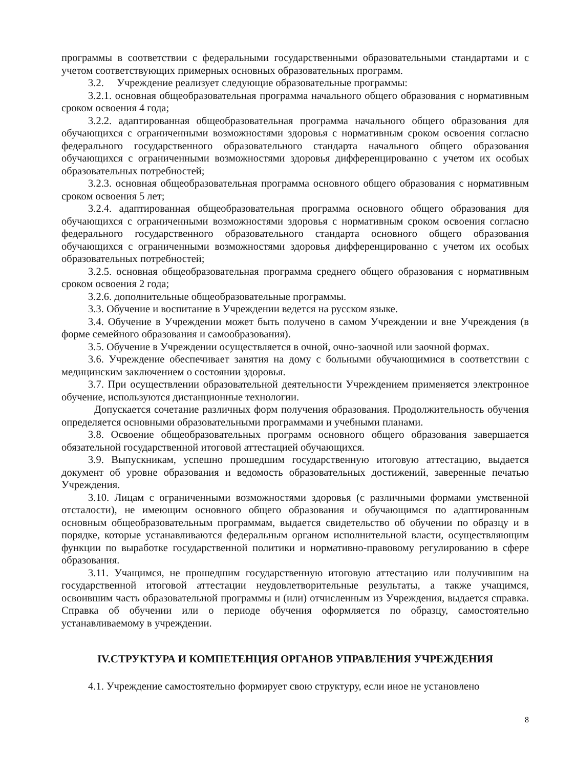программы в соответствии с федеральными государственными образовательными стандартами и с учетом соответствующих примерных основных образовательных программ.
3.2. Учреждение реализует следующие образовательные программы:
3.2.1. основная общеобразовательная программа начального общего образования с нормативным сроком освоения 4 года;
3.2.2. адаптированная общеобразовательная программа начального общего образования для обучающихся с ограниченными возможностями здоровья с нормативным сроком освоения согласно федерального государственного образовательного стандарта начального общего образования обучающихся с ограниченными возможностями здоровья дифференцированно с учетом их особых образовательных потребностей;
3.2.3. основная общеобразовательная программа основного общего образования с нормативным сроком освоения 5 лет;
3.2.4. адаптированная общеобразовательная программа основного общего образования для обучающихся с ограниченными возможностями здоровья с нормативным сроком освоения согласно федерального государственного образовательного стандарта основного общего образования обучающихся с ограниченными возможностями здоровья дифференцированно с учетом их особых образовательных потребностей;
3.2.5. основная общеобразовательная программа среднего общего образования с нормативным сроком освоения 2 года;
3.2.6. дополнительные общеобразовательные программы.
3.3. Обучение и воспитание в Учреждении ведется на русском языке.
3.4. Обучение в Учреждении может быть получено в самом Учреждении и вне Учреждения (в форме семейного образования и самообразования).
3.5. Обучение в Учреждении осуществляется в очной, очно-заочной или заочной формах.
3.6. Учреждение обеспечивает занятия на дому с больными обучающимися в соответствии с медицинским заключением о состоянии здоровья.
3.7. При осуществлении образовательной деятельности Учреждением применяется электронное обучение, используются дистанционные технологии.
Допускается сочетание различных форм получения образования. Продолжительность обучения определяется основными образовательными программами и учебными планами.
3.8. Освоение общеобразовательных программ основного общего образования завершается обязательной государственной итоговой аттестацией обучающихся.
3.9. Выпускникам, успешно прошедшим государственную итоговую аттестацию, выдается документ об уровне образования и ведомость образовательных достижений, заверенные печатью Учреждения.
3.10. Лицам с ограниченными возможностями здоровья (с различными формами умственной отсталости), не имеющим основного общего образования и обучающимся по адаптированным основным общеобразовательным программам, выдается свидетельство об обучении по образцу и в порядке, которые устанавливаются федеральным органом исполнительной власти, осуществляющим функции по выработке государственной политики и нормативно-правовому регулированию в сфере образования.
3.11. Учащимся, не прошедшим государственную итоговую аттестацию или получившим на государственной итоговой аттестации неудовлетворительные результаты, а также учащимся, освоившим часть образовательной программы и (или) отчисленным из Учреждения, выдается справка. Справка об обучении или о периоде обучения оформляется по образцу, самостоятельно устанавливаемому в учреждении.
IV.СТРУКТУРА И КОМПЕТЕНЦИЯ ОРГАНОВ УПРАВЛЕНИЯ УЧРЕЖДЕНИЯ
4.1. Учреждение самостоятельно формирует свою структуру, если иное не установлено
8